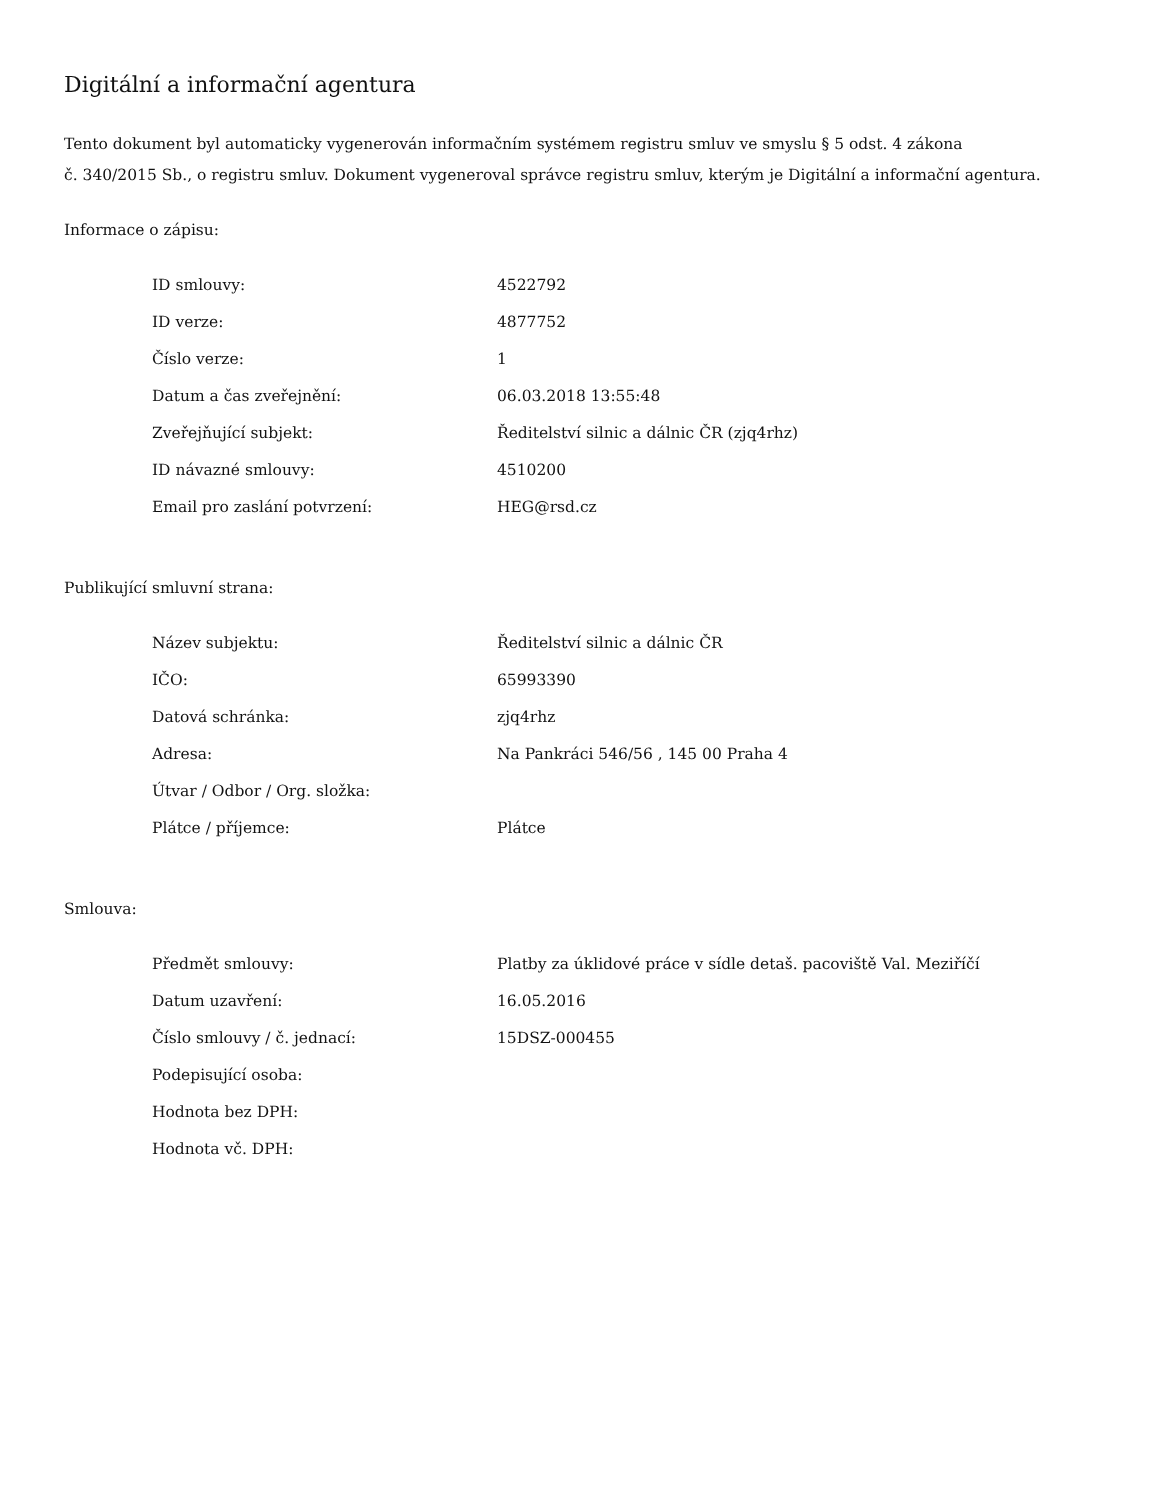Digitální a informační agentura
Tento dokument byl automaticky vygenerován informačním systémem registru smluv ve smyslu § 5 odst. 4 zákona
č. 340/2015 Sb., o registru smluv. Dokument vygeneroval správce registru smluv, kterým je Digitální a informační agentura.
Informace o zápisu:
| ID smlouvy: | 4522792 |
| ID verze: | 4877752 |
| Číslo verze: | 1 |
| Datum a čas zveřejnění: | 06.03.2018 13:55:48 |
| Zveřejňující subjekt: | Ředitelství silnic a dálnic ČR (zjq4rhz) |
| ID návazné smlouvy: | 4510200 |
| Email pro zaslání potvrzení: | HEG@rsd.cz |
Publikující smluvní strana:
| Název subjektu: | Ředitelství silnic a dálnic ČR |
| IČO: | 65993390 |
| Datová schránka: | zjq4rhz |
| Adresa: | Na Pankráci 546/56 , 145 00 Praha 4 |
| Útvar / Odbor / Org. složka: | |
| Plátce / příjemce: | Plátce |
Smlouva:
| Předmět smlouvy: | Platby za úklidové práce v sídle detaš. pacoviště Val. Meziříčí |
| Datum uzavření: | 16.05.2016 |
| Číslo smlouvy / č. jednací: | 15DSZ-000455 |
| Podepisující osoba: | |
| Hodnota bez DPH: | |
| Hodnota vč. DPH: | |